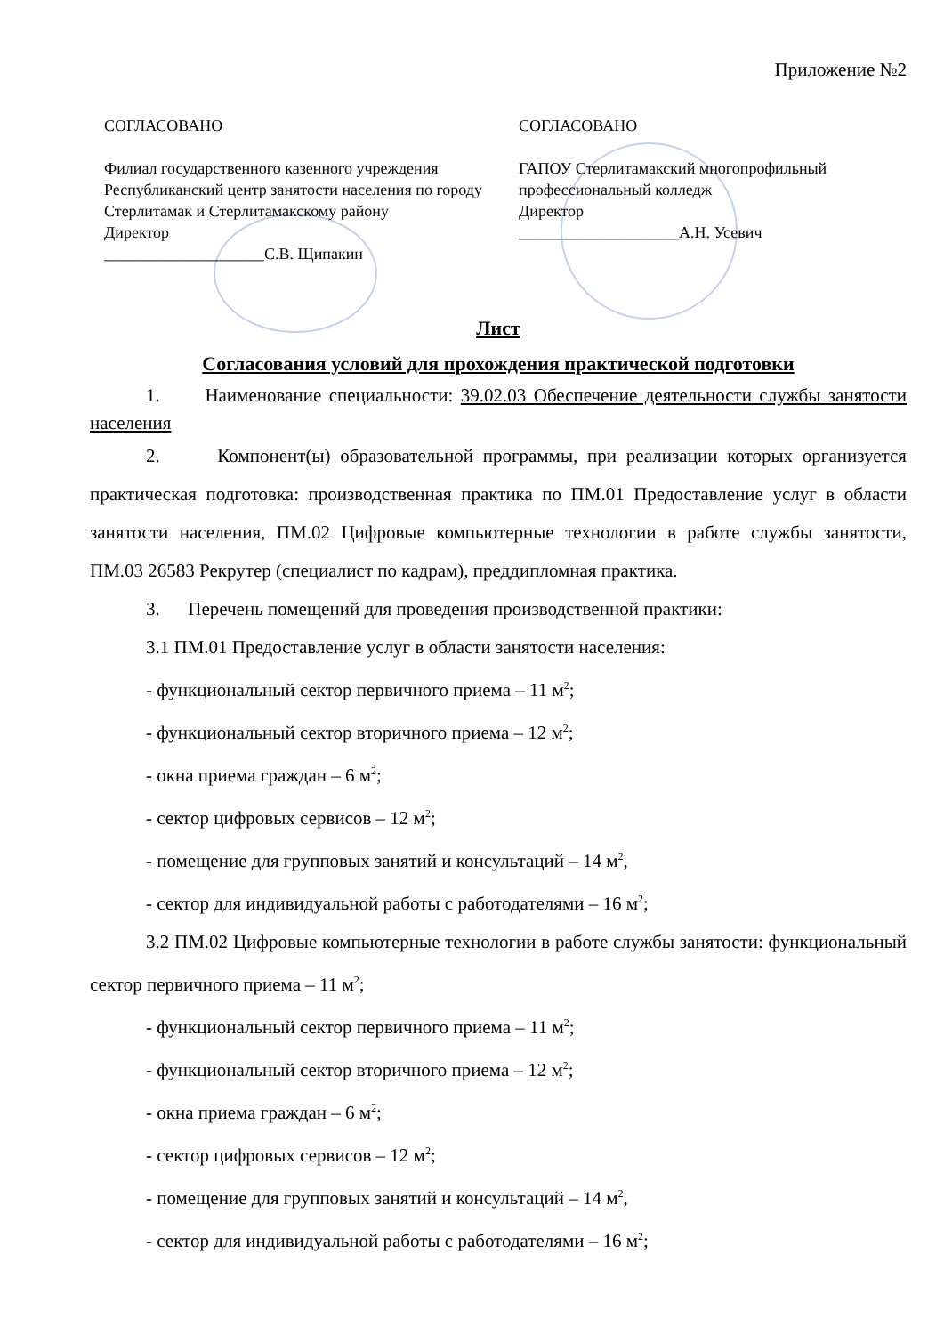Приложение №2
СОГЛАСОВАНО
Филиал государственного казенного учреждения Республиканский центр занятости населения по городу Стерлитамак и Стерлитамакскому району
Директор
____________________С.В. Щипакин
СОГЛАСОВАНО
ГАПОУ Стерлитамакский многопрофильный профессиональный колледж
Директор
____________________А.Н. Усевич
Лист
Согласования условий для прохождения практической подготовки
1. Наименование специальности: 39.02.03 Обеспечение деятельности службы занятости населения
2. Компонент(ы) образовательной программы, при реализации которых организуется практическая подготовка: производственная практика по ПМ.01 Предоставление услуг в области занятости населения, ПМ.02 Цифровые компьютерные технологии в работе службы занятости, ПМ.03 26583 Рекрутер (специалист по кадрам), преддипломная практика.
3. Перечень помещений для проведения производственной практики:
3.1 ПМ.01 Предоставление услуг в области занятости населения:
- функциональный сектор первичного приема – 11 м<sup>2</sup>;
- функциональный сектор вторичного приема – 12 м<sup>2</sup>;
- окна приема граждан – 6 м<sup>2</sup>;
- сектор цифровых сервисов – 12 м<sup>2</sup>;
- помещение для групповых занятий и консультаций – 14 м<sup>2</sup>,
- сектор для индивидуальной работы с работодателями – 16 м<sup>2</sup>;
3.2 ПМ.02 Цифровые компьютерные технологии в работе службы занятости: функциональный сектор первичного приема – 11 м<sup>2</sup>;
- функциональный сектор первичного приема – 11 м<sup>2</sup>;
- функциональный сектор вторичного приема – 12 м<sup>2</sup>;
- окна приема граждан – 6 м<sup>2</sup>;
- сектор цифровых сервисов – 12 м<sup>2</sup>;
- помещение для групповых занятий и консультаций – 14 м<sup>2</sup>,
- сектор для индивидуальной работы с работодателями – 16 м<sup>2</sup>;